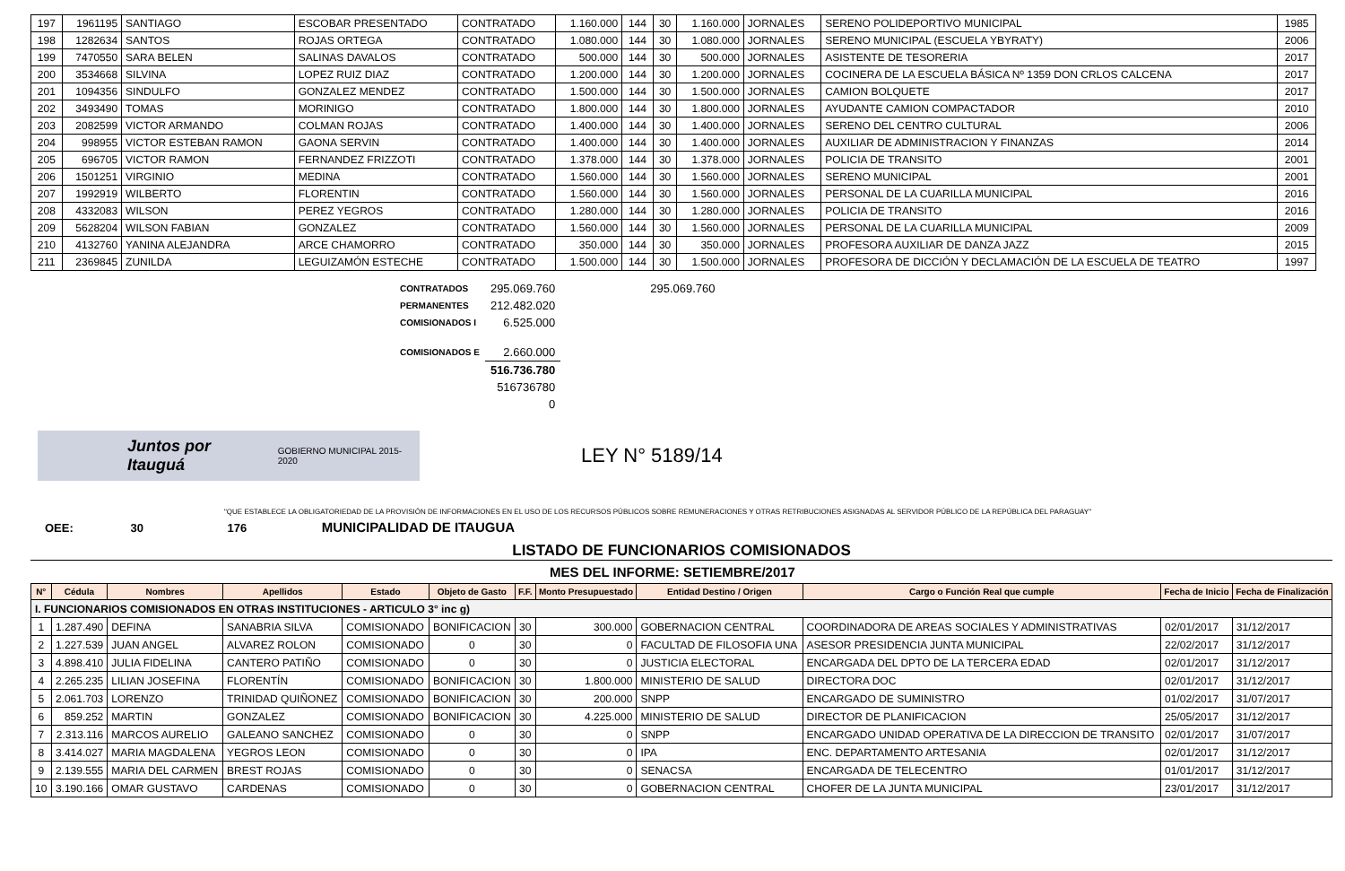| 197 | 1961195 | SANTIAGO | ESCOBAR PRESENTADO | CONTRATADO | 1.160.000 | 144 | 30 | 1.160.000 | JORNALES | SERENO POLIDEPORTIVO MUNICIPAL | 1985 |
| 198 | 1282634 | SANTOS | ROJAS ORTEGA | CONTRATADO | 1.080.000 | 144 | 30 | 1.080.000 | JORNALES | SERENO MUNICIPAL (ESCUELA YBYRATY) | 2006 |
| 199 | 7470550 | SARA BELEN | SALINAS DAVALOS | CONTRATADO | 500.000 | 144 | 30 | 500.000 | JORNALES | ASISTENTE DE TESORERIA | 2017 |
| 200 | 3534668 | SILVINA | LOPEZ RUIZ DIAZ | CONTRATADO | 1.200.000 | 144 | 30 | 1.200.000 | JORNALES | COCINERA DE LA ESCUELA BÁSICA Nº 1359 DON CRLOS CALCENA | 2017 |
| 201 | 1094356 | SINDULFO | GONZALEZ MENDEZ | CONTRATADO | 1.500.000 | 144 | 30 | 1.500.000 | JORNALES | CAMION BOLQUETE | 2017 |
| 202 | 3493490 | TOMAS | MORINIGO | CONTRATADO | 1.800.000 | 144 | 30 | 1.800.000 | JORNALES | AYUDANTE CAMION COMPACTADOR | 2010 |
| 203 | 2082599 | VICTOR ARMANDO | COLMAN ROJAS | CONTRATADO | 1.400.000 | 144 | 30 | 1.400.000 | JORNALES | SERENO DEL CENTRO CULTURAL | 2006 |
| 204 | 998955 | VICTOR ESTEBAN RAMON | GAONA SERVIN | CONTRATADO | 1.400.000 | 144 | 30 | 1.400.000 | JORNALES | AUXILIAR DE ADMINISTRACION Y FINANZAS | 2014 |
| 205 | 696705 | VICTOR RAMON | FERNANDEZ FRIZZOTI | CONTRATADO | 1.378.000 | 144 | 30 | 1.378.000 | JORNALES | POLICIA DE TRANSITO | 2001 |
| 206 | 1501251 | VIRGINIO | MEDINA | CONTRATADO | 1.560.000 | 144 | 30 | 1.560.000 | JORNALES | SERENO MUNICIPAL | 2001 |
| 207 | 1992919 | WILBERTO | FLORENTIN | CONTRATADO | 1.560.000 | 144 | 30 | 1.560.000 | JORNALES | PERSONAL DE LA CUARILLA MUNICIPAL | 2016 |
| 208 | 4332083 | WILSON | PEREZ YEGROS | CONTRATADO | 1.280.000 | 144 | 30 | 1.280.000 | JORNALES | POLICIA DE TRANSITO | 2016 |
| 209 | 5628204 | WILSON FABIAN | GONZALEZ | CONTRATADO | 1.560.000 | 144 | 30 | 1.560.000 | JORNALES | PERSONAL DE LA CUARILLA MUNICIPAL | 2009 |
| 210 | 4132760 | YANINA ALEJANDRA | ARCE CHAMORRO | CONTRATADO | 350.000 | 144 | 30 | 350.000 | JORNALES | PROFESORA AUXILIAR DE DANZA JAZZ | 2015 |
| 211 | 2369845 | ZUNILDA | LEGUIZAMÓN ESTECHE | CONTRATADO | 1.500.000 | 144 | 30 | 1.500.000 | JORNALES | PROFESORA DE DICCIÓN Y DECLAMACIÓN DE LA ESCUELA DE TEATRO | 1997 |
| CONTRATADOS | 295.069.760 | 295.069.760 |
| PERMANENTES | 212.482.020 | |
| COMISIONADOS I | 6.525.000 | |
| COMISIONADOS E | 2.660.000 | |
| | 516.736.780 | |
| | 516736780 | |
| | 0 | |
Juntos por Itauguá GOBIERNO MUNICIPAL 2015-2020
LEY N° 5189/14
"QUE ESTABLECE LA OBLIGATORIEDAD DE LA PROVISIÓN DE INFORMACIONES EN EL USO DE LOS RECURSOS PÚBLICOS SOBRE REMUNERACIONES Y OTRAS RETRIBUCIONES ASIGNADAS AL SERVIDOR PÚBLICO DE LA REPÚBLICA DEL PARAGUAY"
OEE: 30 176 MUNICIPALIDAD DE ITAUGUA
LISTADO DE FUNCIONARIOS COMISIONADOS
MES DEL INFORME: SETIEMBRE/2017
| N° | Cédula | Nombres | Apellidos | Estado | Objeto de Gasto | F.F. | Monto Presupuestado | Entidad Destino / Origen | Cargo o Función Real que cumple | Fecha de Inicio | Fecha de Finalización |
| --- | --- | --- | --- | --- | --- | --- | --- | --- | --- | --- | --- |
| I. FUNCIONARIOS COMISIONADOS EN OTRAS INSTITUCIONES - ARTICULO 3° inc g) | | | | | | | | | | | |
| 1 | 1.287.490 | DEFINA | SANABRIA SILVA | COMISIONADO | BONIFICACION | 30 | 300.000 | GOBERNACION CENTRAL | COORDINADORA DE AREAS SOCIALES Y ADMINISTRATIVAS | 02/01/2017 | 31/12/2017 |
| 2 | 1.227.539 | JUAN ANGEL | ALVAREZ ROLON | COMISIONADO | 0 | 30 | 0 | FACULTAD DE FILOSOFIA UNA | ASESOR PRESIDENCIA JUNTA MUNICIPAL | 22/02/2017 | 31/12/2017 |
| 3 | 4.898.410 | JULIA FIDELINA | CANTERO PATIÑO | COMISIONADO | 0 | 30 | 0 | JUSTICIA ELECTORAL | ENCARGADA DEL DPTO DE LA TERCERA EDAD | 02/01/2017 | 31/12/2017 |
| 4 | 2.265.235 | LILIAN JOSEFINA | FLORENTÍN | COMISIONADO | BONIFICACION | 30 | 1.800.000 | MINISTERIO DE SALUD | DIRECTORA DOC | 02/01/2017 | 31/12/2017 |
| 5 | 2.061.703 | LORENZO | TRINIDAD QUIÑONEZ | COMISIONADO | BONIFICACION | 30 | 200.000 | SNPP | ENCARGADO DE SUMINISTRO | 01/02/2017 | 31/07/2017 |
| 6 | 859.252 | MARTIN | GONZALEZ | COMISIONADO | BONIFICACION | 30 | 4.225.000 | MINISTERIO DE SALUD | DIRECTOR DE PLANIFICACION | 25/05/2017 | 31/12/2017 |
| 7 | 2.313.116 | MARCOS AURELIO | GALEANO SANCHEZ | COMISIONADO | 0 | 30 | 0 | SNPP | ENCARGADO UNIDAD OPERATIVA DE LA DIRECCION DE TRANSITO | 02/01/2017 | 31/07/2017 |
| 8 | 3.414.027 | MARIA MAGDALENA | YEGROS LEON | COMISIONADO | 0 | 30 | 0 | IPA | ENC. DEPARTAMENTO ARTESANIA | 02/01/2017 | 31/12/2017 |
| 9 | 2.139.555 | MARIA DEL CARMEN | BREST ROJAS | COMISIONADO | 0 | 30 | 0 | SENACSA | ENCARGADA DE TELECENTRO | 01/01/2017 | 31/12/2017 |
| 10 | 3.190.166 | OMAR GUSTAVO | CARDENAS | COMISIONADO | 0 | 30 | 0 | GOBERNACION CENTRAL | CHOFER DE LA JUNTA MUNICIPAL | 23/01/2017 | 31/12/2017 |